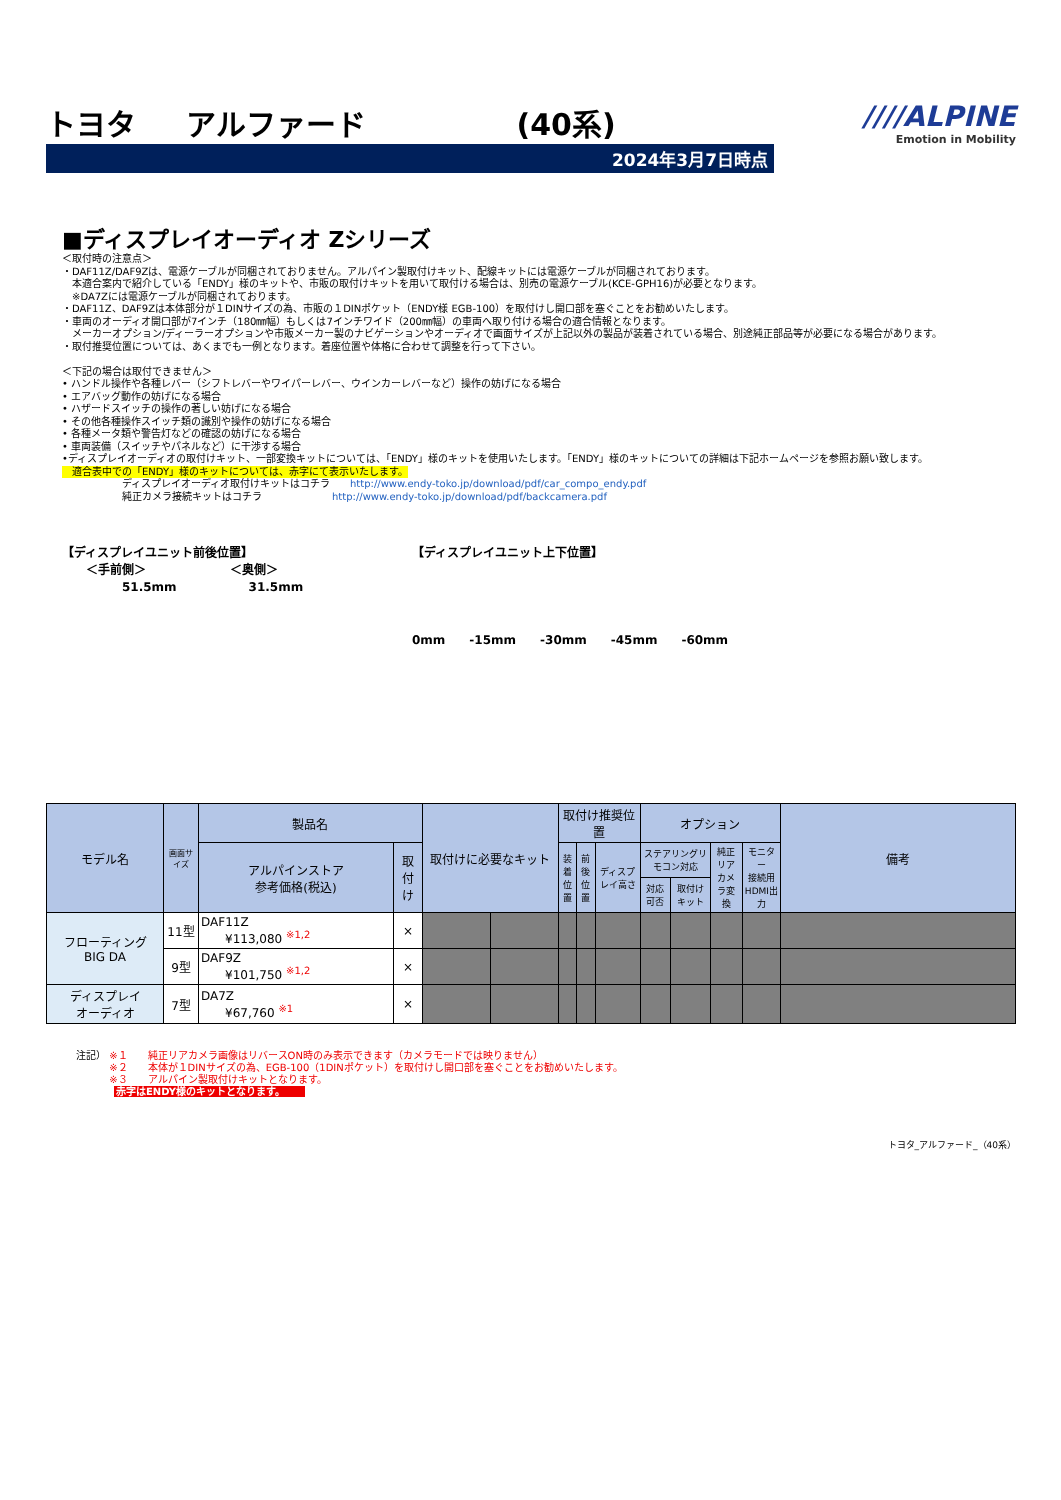トヨタ アルファード　　　　　(40系)
2024年3月7日時点
////ALPINE
Emotion in Mobility
■ディスプレイオーディオ Zシリーズ
＜取付時の注意点＞
・DAF11Z/DAF9Zは、電源ケーブルが同梱されておりません。アルパイン製取付けキット、配線キットには電源ケーブルが同梱されております。
　本適合案内で紹介している「ENDY」様のキットや、市販の取付けキットを用いて取付ける場合は、別売の電源ケーブル(KCE-GPH16)が必要となります。
　※DA7Zには電源ケーブルが同梱されております。
・DAF11Z、DAF9Zは本体部分が１DINサイズの為、市販の１DINポケット（ENDY様 EGB-100）を取付けし開口部を塞ぐことをお勧めいたします。
・車両のオーディオ開口部が7インチ（180㎜幅）もしくは7インチワイド（200㎜幅）の車両へ取り付ける場合の適合情報となります。
　メーカーオプション/ディーラーオプションや市販メーカー製のナビゲーションやオーディオで画面サイズが上記以外の製品が装着されている場合、別途純正部品等が必要になる場合があります。
・取付推奨位置については、あくまでも一例となります。着座位置や体格に合わせて調整を行って下さい。
＜下記の場合は取付できません＞
• ハンドル操作や各種レバー（シフトレバーやワイパーレバー、ウインカーレバーなど）操作の妨げになる場合
• エアバッグ動作の妨げになる場合
• ハザードスイッチの操作の著しい妨げになる場合
• その他各種操作スイッチ類の識別や操作の妨げになる場合
• 各種メータ類や警告灯などの確認の妨げになる場合
• 車両装備（スイッチやパネルなど）に干渉する場合
•ディスプレイオーディオの取付けキット、一部変換キットについては、「ENDY」様のキットを使用いたします。「ENDY」様のキットについての詳細は下記ホームページを参照お願い致します。
　適合表中での「ENDY」様のキットについては、赤字にて表示いたします。
ディスプレイオーディオ取付けキットはコチラ　　http://www.endy-toko.jp/download/pdf/car_compo_endy.pdf
純正カメラ接続キットはコチラ　　　　　　　http://www.endy-toko.jp/download/pdf/backcamera.pdf
【ディスプレイユニット前後位置】
　　＜手前側＞　　　　　　　＜奥側＞
　　　　　51.5mm　　　　　　31.5mm
【ディスプレイユニット上下位置】
0mm　　-15mm　　-30mm　　-45mm　　-60mm
| モデル名 | 画面サイズ | 製品名 | | 取付けに必要なキット | | 取付け推奨位置 | | | オプション | | | | 備考 |
| --- | --- | --- | --- | --- | --- | --- | --- | --- | --- | --- | --- | --- | --- |
| | | アルパインストア 参考価格(税込) | 取付け | | | 装着 位置 | 前後 位置 | ディスプレイ高さ | ステアリングリモコン対応 | | 純正リア カメラ変換 | モニター 接続用 HDMI出力 | |
| | | | | | | | | | 対応可否 | 取付けキット | | | |
| フローティング BIG DA | 11型 | DAF11Z ¥113,080 <sup>※1,2</sup> | × | | | | | | | | | | |
| | 9型 | DAF9Z ¥101,750 <sup>※1,2</sup> | × | | | | | | | | | | |
| ディスプレイ オーディオ | 7型 | DA7Z ¥67,760 <sup>※1</sup> | × | | | | | | | | | | |
注記） ※１　　純正リアカメラ画像はリバースON時のみ表示できます（カメラモードでは映りません）
　　　 ※２　　本体が１DINサイズの為、EGB-100（1DINポケット）を取付けし開口部を塞ぐことをお勧めいたします。
　　　 ※３　　アルパイン製取付けキットとなります。
赤字はENDY様のキットとなります。
トヨタ_アルファード_（40系）